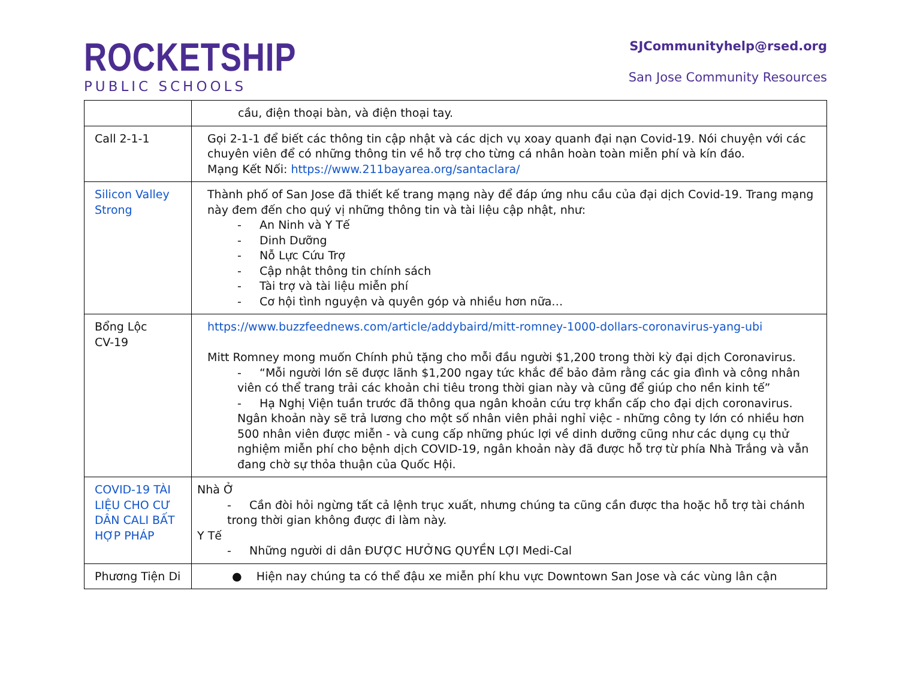ROCKETSHIP
PUBLIC SCHOOLS
SJCommunityhelp@rsed.org
San Jose Community Resources
| | cầu, điện thoại bàn, và điện thoại tay. |
| Call 2-1-1 | Gọi 2-1-1 để biết các thông tin cập nhật và các dịch vụ xoay quanh đại nạn Covid-19. Nói chuyện với các chuyên viên để có những thông tin về hỗ trợ cho từng cá nhân hoàn toàn miễn phí và kín đáo. Mạng Kết Nối: https://www.211bayarea.org/santaclara/ |
| Silicon Valley Strong | Thành phố of San Jose đã thiết kế trang mạng này để đáp ứng nhu cầu của đại dịch Covid-19. Trang mạng này đem đến cho quý vị những thông tin và tài liệu cập nhật, như: - An Ninh và Y Tế - Dinh Dưỡng - Nỗ Lực Cứu Trợ - Cập nhật thông tin chính sách - Tài trợ và tài liệu miễn phí - Cơ hội tình nguyện và quyên góp và nhiều hơn nữa… |
| Bổng Lộc CV-19 | https://www.buzzfeednews.com/article/addybaird/mitt-romney-1000-dollars-coronavirus-yang-ubi Mitt Romney mong muốn Chính phủ tặng cho mỗi đầu người $1,200 trong thời kỳ đại dịch Coronavirus. - “Mỗi người lớn sẽ được lãnh $1,200 ngay tức khắc để bảo đảm rằng các gia đình và công nhân viên có thể trang trải các khoản chi tiêu trong thời gian này và cũng để giúp cho nền kinh tế” - Hạ Nghị Viện tuần trước đã thông qua ngân khoản cứu trợ khẩn cấp cho đại dịch coronavirus. Ngân khoản này sẽ trả lương cho một số nhân viên phải nghỉ việc - những công ty lớn có nhiều hơn 500 nhân viên được miễn - và cung cấp những phúc lợi về dinh dưỡng cũng như các dụng cụ thử nghiệm miễn phí cho bệnh dịch COVID-19, ngân khoản này đã được hỗ trợ từ phía Nhà Trắng và vẫn đang chờ sự thỏa thuận của Quốc Hội. |
| COVID-19 TÀI LIỆU CHO CƯ DÂN CALI BẤT HỢP PHÁP | Nhà Ở - Cần đòi hỏi ngừng tất cả lệnh trục xuất, nhưng chúng ta cũng cần được tha hoặc hỗ trợ tài chánh trong thời gian không được đi làm này. Y Tế - Những người di dân ĐƯỢC HƯỞNG QUYỀN LỢI Medi-Cal |
| Phương Tiện Di | ● Hiện nay chúng ta có thể đậu xe miễn phí khu vực Downtown San Jose và các vùng lân cận |